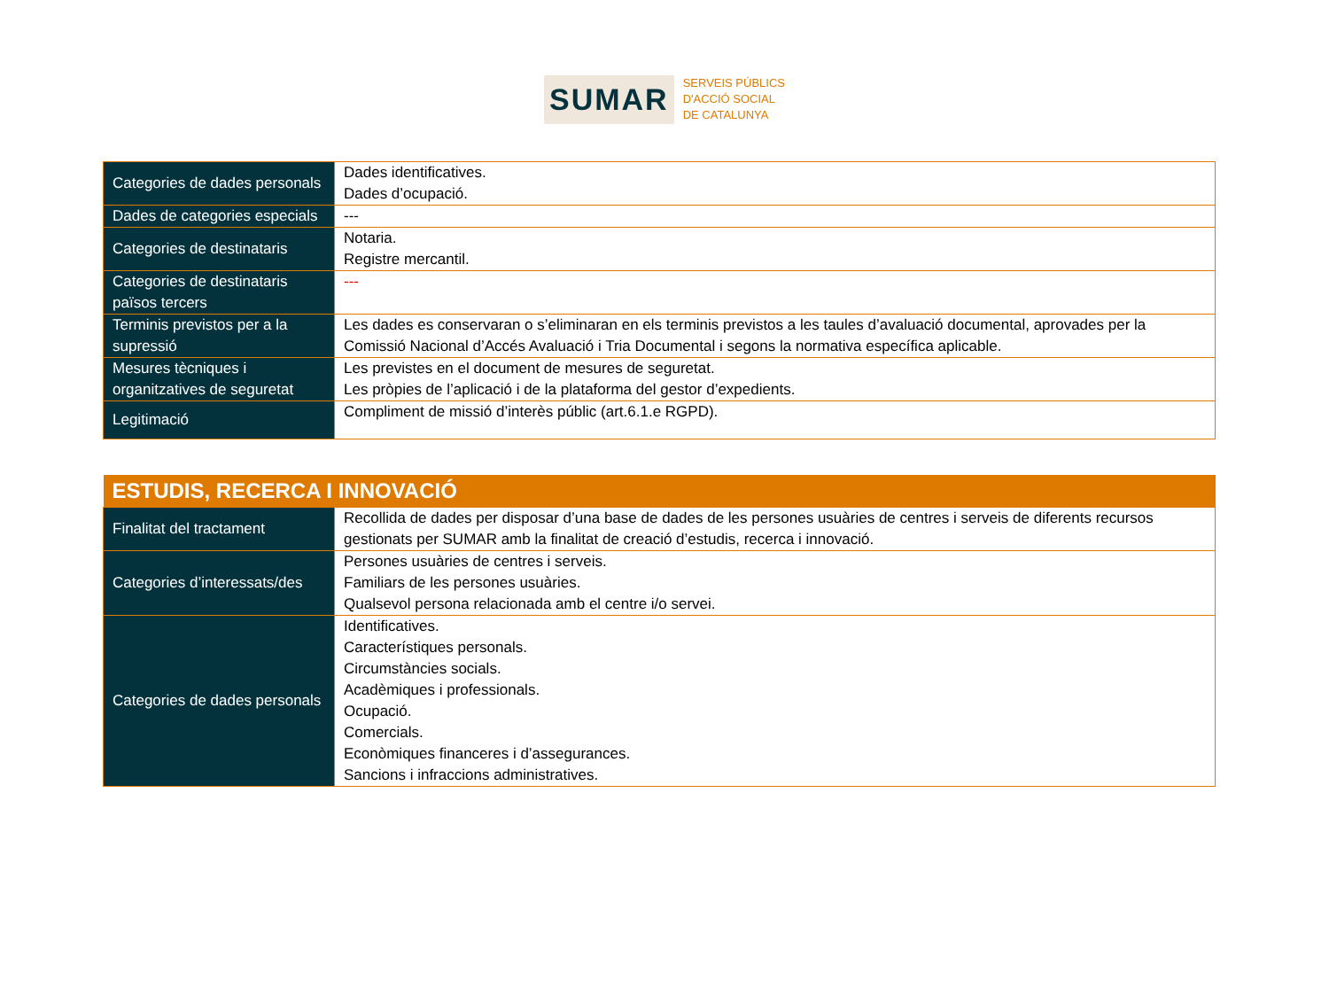SUMAR
SERVEIS PÚBLICS
D'ACCIÓ SOCIAL
DE CATALUNYA
| Categories de dades personals | Dades identificatives. Dades d’ocupació. |
| Dades de categories especials | --- |
| Categories de destinataris | Notaria. Registre mercantil. |
| Categories de destinataris països tercers | --- |
| Terminis previstos per a la supressió | Les dades es conservaran o s’eliminaran en els terminis previstos a les taules d’avaluació documental, aprovades per la Comissió Nacional d’Accés Avaluació i Tria Documental i segons la normativa específica aplicable. |
| Mesures tècniques i organitzatives de seguretat | Les previstes en el document de mesures de seguretat. Les pròpies de l’aplicació i de la plataforma del gestor d’expedients. |
| Legitimació | Compliment de missió d’interès públic (art.6.1.e RGPD). |
| ESTUDIS, RECERCA I INNOVACIÓ | |
| --- | --- |
| Finalitat del tractament | Recollida de dades per disposar d’una base de dades de les persones usuàries de centres i serveis de diferents recursos gestionats per SUMAR amb la finalitat de creació d’estudis, recerca i innovació. |
| Categories d’interessats/des | Persones usuàries de centres i serveis. Familiars de les persones usuàries. Qualsevol persona relacionada amb el centre i/o servei. |
| Categories de dades personals | Identificatives. Característiques personals. Circumstàncies socials. Acadèmiques i professionals. Ocupació. Comercials. Econòmiques financeres i d’assegurances. Sancions i infraccions administratives. |